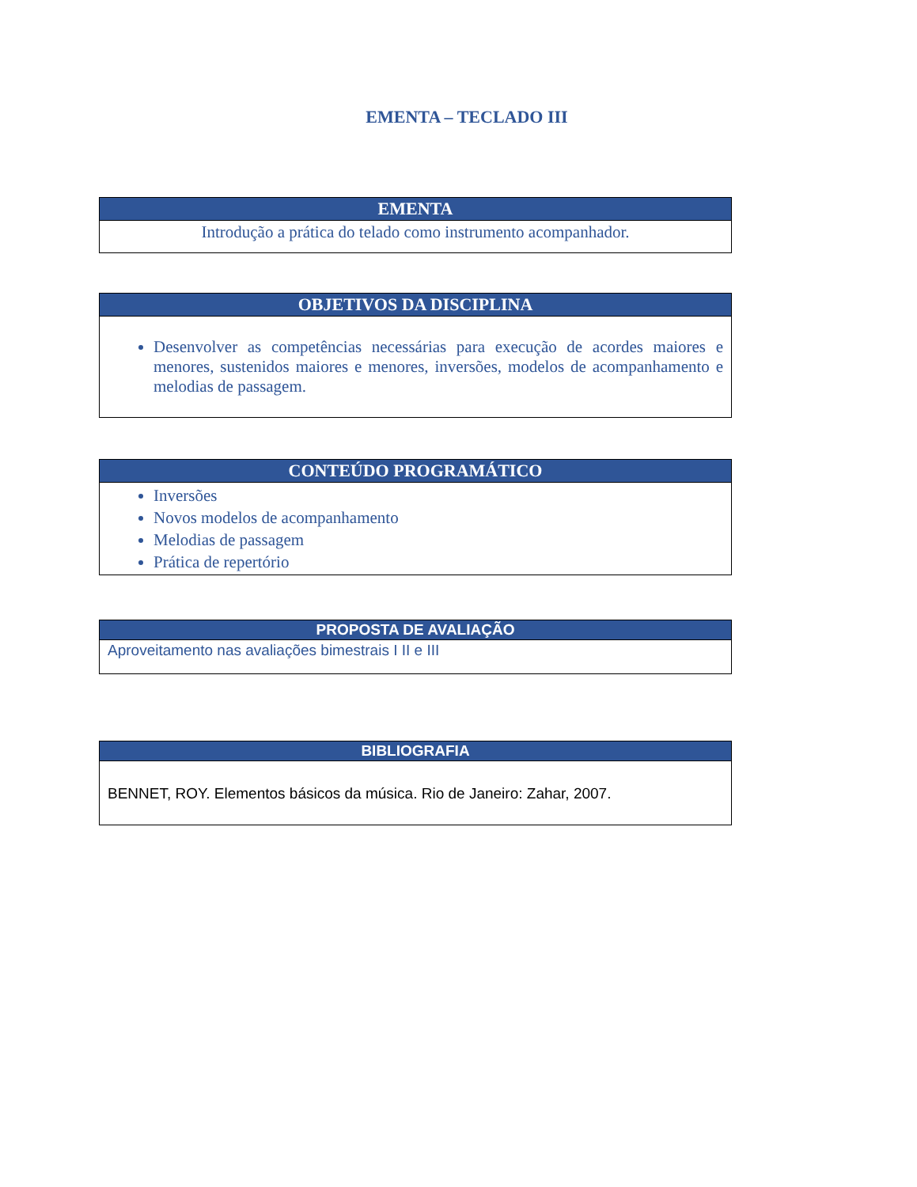EMENTA – TECLADO III
| EMENTA |
| --- |
| Introdução a prática do telado como instrumento acompanhador. |
| OBJETIVOS DA DISCIPLINA |
| --- |
| Desenvolver as competências necessárias para execução de acordes maiores e menores, sustenidos maiores e menores, inversões, modelos de acompanhamento e melodias de passagem. |
| CONTEÚDO PROGRAMÁTICO |
| --- |
| Inversões Novos modelos de acompanhamento Melodias de passagem Prática de repertório |
| PROPOSTA DE AVALIAÇÃO |
| --- |
| Aproveitamento nas avaliações bimestrais I II e III |
| BIBLIOGRAFIA |
| --- |
| BENNET, ROY. Elementos básicos da música. Rio de Janeiro: Zahar, 2007. |